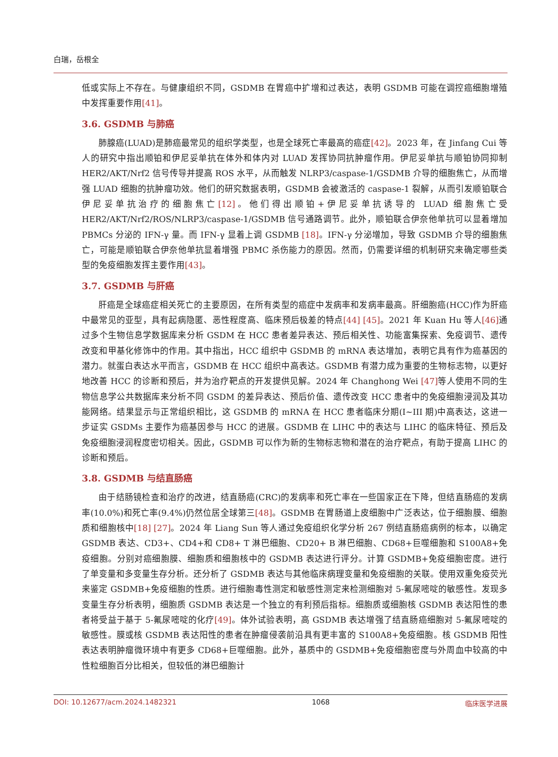白瑞，岳根全
低或实际上不存在。与健康组织不同，GSDMB 在胃癌中扩增和过表达，表明 GSDMB 可能在调控癌细胞增殖中发挥重要作用[41]。
3.6. GSDMB 与肺癌
肺腺癌(LUAD)是肺癌最常见的组织学类型，也是全球死亡率最高的癌症[42]。2023 年，在 Jinfang Cui 等人的研究中指出顺铂和伊尼妥单抗在体外和体内对 LUAD 发挥协同抗肿瘤作用。伊尼妥单抗与顺铂协同抑制 HER2/AKT/Nrf2 信号传导并提高 ROS 水平，从而触发 NLRP3/caspase-1/GSDMB 介导的细胞焦亡，从而增强 LUAD 细胞的抗肿瘤功效。他们的研究数据表明，GSDMB 会被激活的 caspase-1 裂解，从而引发顺铂联合伊尼妥单抗治疗的细胞焦亡[12]。他们得出顺铂+伊尼妥单抗诱导的 LUAD 细胞焦亡受 HER2/AKT/Nrf2/ROS/NLRP3/caspase-1/GSDMB 信号通路调节。此外，顺铂联合伊奈他单抗可以显着增加 PBMCs 分泌的 IFN-γ 量。而 IFN-γ 显着上调 GSDMB [18]。IFN-γ 分泌增加，导致 GSDMB 介导的细胞焦亡，可能是顺铂联合伊奈他单抗显着增强 PBMC 杀伤能力的原因。然而，仍需要详细的机制研究来确定哪些类型的免疫细胞发挥主要作用[43]。
3.7. GSDMB 与肝癌
肝癌是全球癌症相关死亡的主要原因，在所有类型的癌症中发病率和发病率最高。肝细胞癌(HCC)作为肝癌中最常见的亚型，具有起病隐匿、恶性程度高、临床预后极差的特点[44] [45]。2021 年 Kuan Hu 等人[46] 通过多个生物信息学数据库来分析 GSDM 在 HCC 患者差异表达、预后相关性、功能富集探索、免疫调节、遗传改变和甲基化修饰中的作用。其中指出，HCC 组织中 GSDMB 的 mRNA 表达增加，表明它具有作为癌基因的潜力。就蛋白表达水平而言，GSDMB 在 HCC 组织中高表达。GSDMB 有潜力成为重要的生物标志物，以更好地改善 HCC 的诊断和预后，并为治疗靶点的开发提供见解。2024 年 Changhong Wei [47] 等人使用不同的生物信息学公共数据库来分析不同 GSDM 的差异表达、预后价值、遗传改变 HCC 患者中的免疫细胞浸润及其功能网络。结果显示与正常组织相比，这 GSDMB 的 mRNA 在 HCC 患者临床分期(I~III 期)中高表达，这进一步证实 GSDMs 主要作为癌基因参与 HCC 的进展。GSDMB 在 LIHC 中的表达与 LIHC 的临床特征、预后及免疫细胞浸润程度密切相关。因此，GSDMB 可以作为新的生物标志物和潜在的治疗靶点，有助于提高 LIHC 的诊断和预后。
3.8. GSDMB 与结直肠癌
由于结肠镜检查和治疗的改进，结直肠癌(CRC)的发病率和死亡率在一些国家正在下降，但结直肠癌的发病率(10.0%)和死亡率(9.4%)仍然位居全球第三[48]。GSDMB 在胃肠道上皮细胞中广泛表达，位于细胞膜、细胞质和细胞核中[18] [27]。2024 年 Liang Sun 等人通过免疫组织化学分析 267 例结直肠癌病例的标本，以确定 GSDMB 表达、CD3+、CD4+和 CD8+ T 淋巴细胞、CD20+ B 淋巴细胞、CD68+巨噬细胞和 S100A8+免疫细胞。分别对癌细胞膜、细胞质和细胞核中的 GSDMB 表达进行评分。计算 GSDMB+免疫细胞密度。进行了单变量和多变量生存分析。还分析了 GSDMB 表达与其他临床病理变量和免疫细胞的关联。使用双重免疫荧光来鉴定 GSDMB+免疫细胞的性质。进行细胞毒性测定和敏感性测定来检测细胞对 5-氟尿嘧啶的敏感性。发现多变量生存分析表明，细胞质 GSDMB 表达是一个独立的有利预后指标。细胞质或细胞核 GSDMB 表达阳性的患者将受益于基于 5-氟尿嘧啶的化疗[49]。体外试验表明，高 GSDMB 表达增强了结直肠癌细胞对 5-氟尿嘧啶的敏感性。膜或核 GSDMB 表达阳性的患者在肿瘤侵袭前沿具有更丰富的 S100A8+免疫细胞。核 GSDMB 阳性表达表明肿瘤微环境中有更多 CD68+巨噬细胞。此外，基质中的 GSDMB+免疫细胞密度与外周血中较高的中性粒细胞百分比相关，但较低的淋巴细胞计
DOI: 10.12677/acm.2024.1482321 1068 临床医学进展